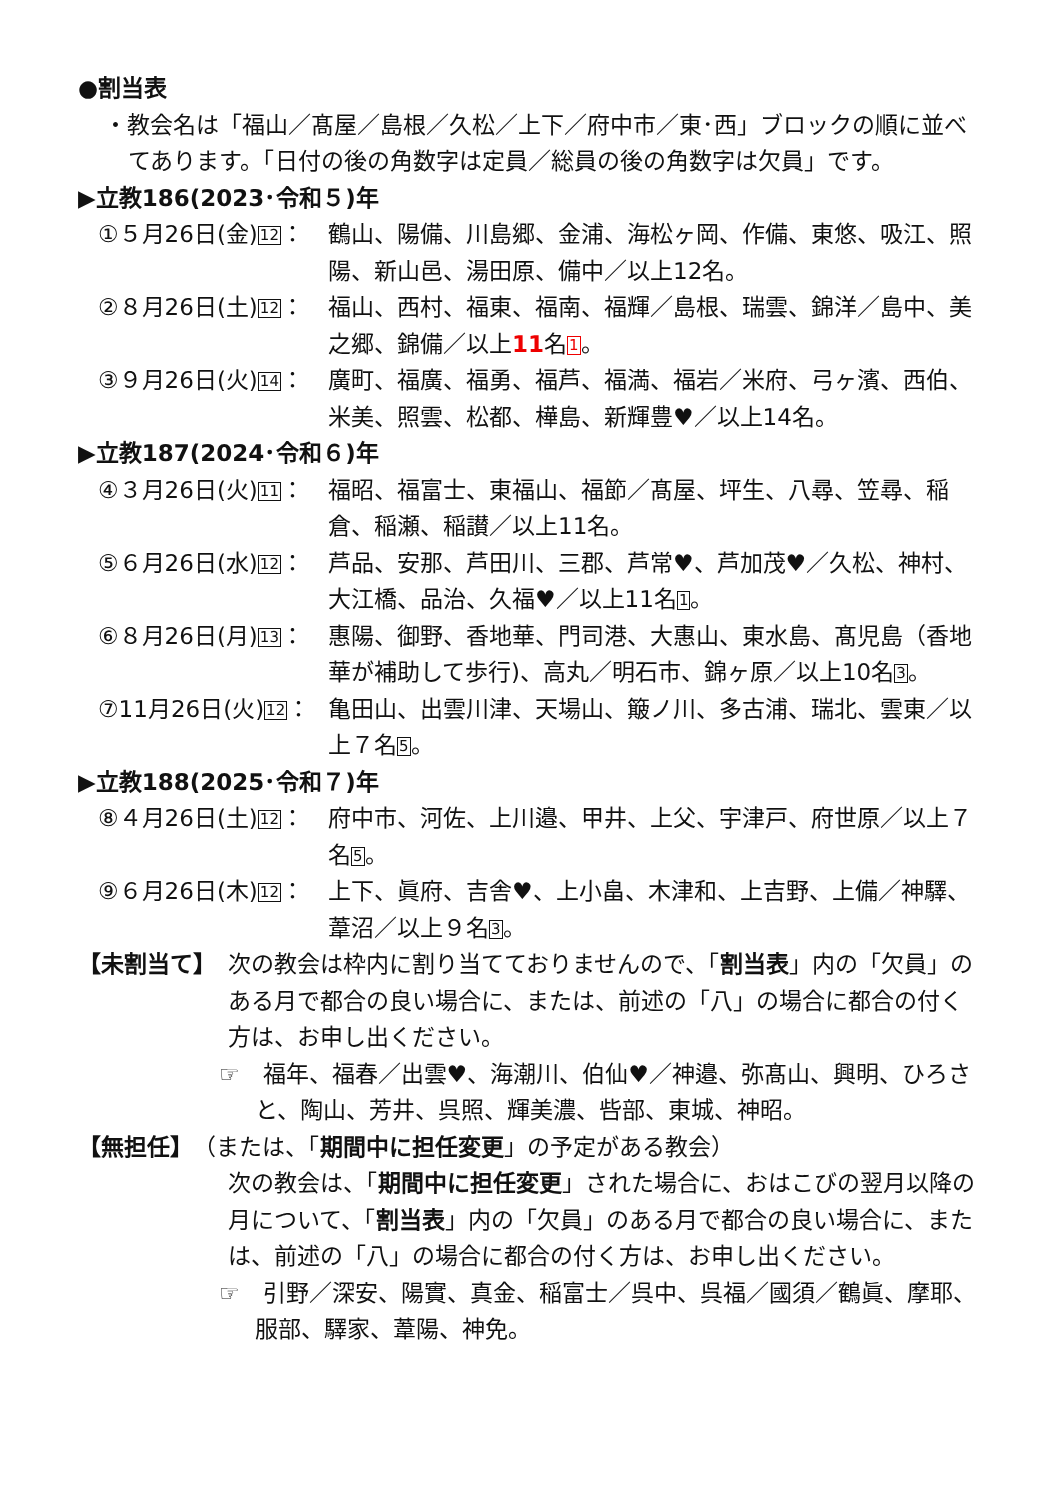●割当表
・教会名は「福山／髙屋／島根／久松／上下／府中市／東･西」ブロックの順に並べてあります。「日付の後の角数字は定員／総員の後の角数字は欠員」です。
▶立教186(2023･令和５)年
①５月26日(金)12： 鶴山、陽備、川島郷、金浦、海松ヶ岡、作備、東悠、吸江、照陽、新山邑、湯田原、備中／以上12名。
②８月26日(土)12： 福山、西村、福東、福南、福輝／島根、瑞雲、錦洋／島中、美之郷、錦備／以上11名1。
③９月26日(火)14： 廣町、福廣、福勇、福芦、福満、福岩／米府、弓ヶ濱、西伯、米美、照雲、松都、樺島、新輝豊♥／以上14名。
▶立教187(2024･令和６)年
④３月26日(火)11： 福昭、福富士、東福山、福節／髙屋、坪生、八尋、笠尋、稲倉、稲瀬、稲讃／以上11名。
⑤６月26日(水)12： 芦品、安那、芦田川、三郡、芦常♥、芦加茂♥／久松、神村、大江橋、品治、久福♥／以上11名1。
⑥８月26日(月)13： 惠陽、御野、香地華、門司港、大惠山、東水島、髙児島（香地華が補助して歩行)、高丸／明石市、錦ヶ原／以上10名3。
⑦11月26日(火)12： 亀田山、出雲川津、天場山、簸ノ川、多古浦、瑞北、雲東／以上７名5。
▶立教188(2025･令和７)年
⑧４月26日(土)12： 府中市、河佐、上川邉、甲井、上父、宇津戸、府世原／以上７名5。
⑨６月26日(木)12： 上下、眞府、吉舎♥、上小畠、木津和、上吉野、上備／神驛、葦沼／以上９名3。
【未割当て】 次の教会は枠内に割り当てておりませんので、「割当表」内の「欠員」のある月で都合の良い場合に、または、前述の「八」の場合に都合の付く方は、お申し出ください。
☞　福年、福春／出雲♥、海潮川、伯仙♥／神邉、弥髙山、興明、ひろさと、陶山、芳井、呉照、輝美濃、呰部、東城、神昭。
【無担任】（または、「期間中に担任変更」の予定がある教会）
次の教会は、「期間中に担任変更」された場合に、おはこびの翌月以降の月について、「割当表」内の「欠員」のある月で都合の良い場合に、または、前述の「八」の場合に都合の付く方は、お申し出ください。
☞　引野／深安、陽實、真金、稲富士／呉中、呉福／國須／鶴眞、摩耶、服部、驛家、葦陽、神免。